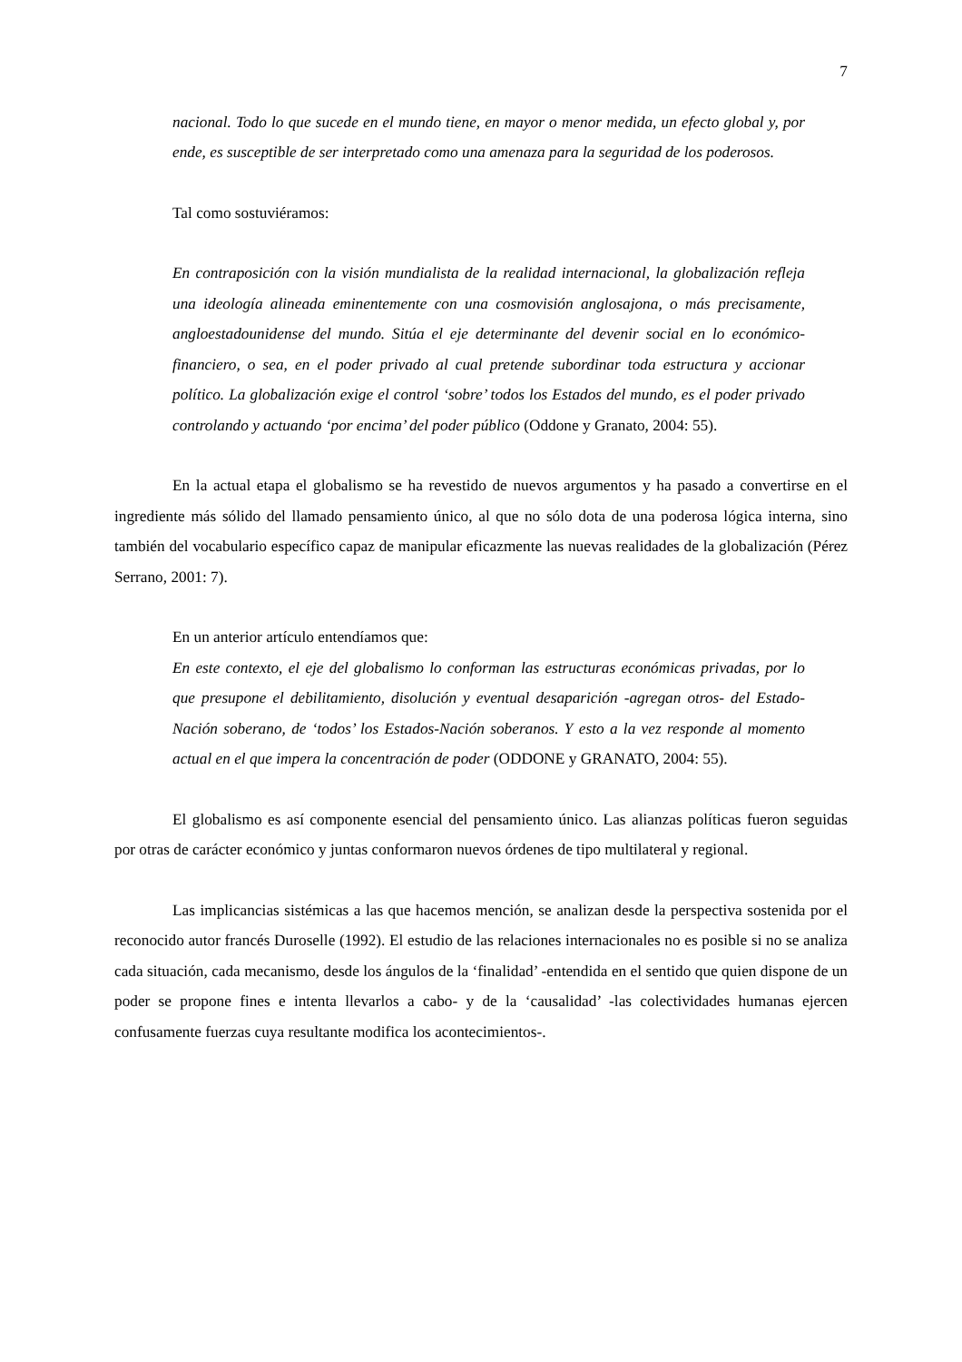7
nacional. Todo lo que sucede en el mundo tiene, en mayor o menor medida, un efecto global y, por ende, es susceptible de ser interpretado como una amenaza para la seguridad de los poderosos.
Tal como sostuviéramos:
En contraposición con la visión mundialista de la realidad internacional, la globalización refleja una ideología alineada eminentemente con una cosmovisión anglosajona, o más precisamente, angloestadounidense del mundo. Sitúa el eje determinante del devenir social en lo económico-financiero, o sea, en el poder privado al cual pretende subordinar toda estructura y accionar político. La globalización exige el control ‘sobre’ todos los Estados del mundo, es el poder privado controlando y actuando ‘por encima’ del poder público (Oddone y Granato, 2004: 55).
En la actual etapa el globalismo se ha revestido de nuevos argumentos y ha pasado a convertirse en el ingrediente más sólido del llamado pensamiento único, al que no sólo dota de una poderosa lógica interna, sino también del vocabulario específico capaz de manipular eficazmente las nuevas realidades de la globalización (Pérez Serrano, 2001: 7).
En un anterior artículo entendíamos que:
En este contexto, el eje del globalismo lo conforman las estructuras económicas privadas, por lo que presupone el debilitamiento, disolución y eventual desaparición -agregan otros- del Estado-Nación soberano, de ‘todos’ los Estados-Nación soberanos. Y esto a la vez responde al momento actual en el que impera la concentración de poder (ODDONE y GRANATO, 2004: 55).
El globalismo es así componente esencial del pensamiento único. Las alianzas políticas fueron seguidas por otras de carácter económico y juntas conformaron nuevos órdenes de tipo multilateral y regional.
Las implicancias sistémicas a las que hacemos mención, se analizan desde la perspectiva sostenida por el reconocido autor francés Duroselle (1992). El estudio de las relaciones internacionales no es posible si no se analiza cada situación, cada mecanismo, desde los ángulos de la ‘finalidad’ -entendida en el sentido que quien dispone de un poder se propone fines e intenta llevarlos a cabo- y de la ‘causalidad’ -las colectividades humanas ejercen confusamente fuerzas cuya resultante modifica los acontecimientos-.